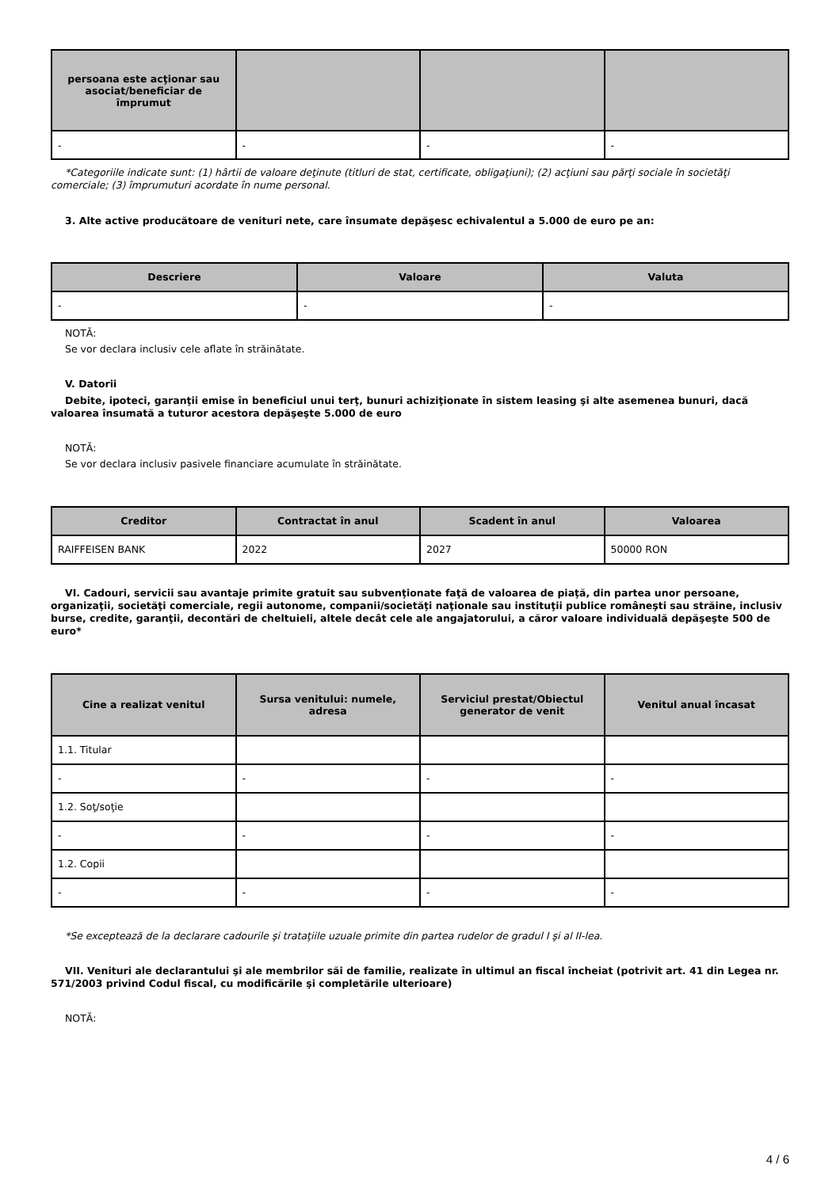| persoana este acţionar sau asociat/beneficiar de împrumut | | | |
| --- | --- | --- | --- |
| - | - | - | - |
*Categoriile indicate sunt: (1) hârtii de valoare deţinute (titluri de stat, certificate, obligaţiuni); (2) acţiuni sau părţi sociale în societăţi comerciale; (3) împrumuturi acordate în nume personal.
3. Alte active producătoare de venituri nete, care însumate depăşesc echivalentul a 5.000 de euro pe an:
| Descriere | Valoare | Valuta |
| --- | --- | --- |
| - | - | - |
NOTĂ:
Se vor declara inclusiv cele aflate în străinătate.
V. Datorii
Debite, ipoteci, garanţii emise în beneficiul unui terţ, bunuri achiziţionate în sistem leasing şi alte asemenea bunuri, dacă valoarea însumată a tuturor acestora depăşeşte 5.000 de euro
NOTĂ:
Se vor declara inclusiv pasivele financiare acumulate în străinătate.
| Creditor | Contractat în anul | Scadent în anul | Valoarea |
| --- | --- | --- | --- |
| RAIFFEISEN BANK | 2022 | 2027 | 50000 RON |
VI. Cadouri, servicii sau avantaje primite gratuit sau subvenţionate faţă de valoarea de piaţă, din partea unor persoane, organizaţii, societăţi comerciale, regii autonome, companii/societăţi naţionale sau instituţii publice româneşti sau străine, inclusiv burse, credite, garanţii, decontări de cheltuieli, altele decât cele ale angajatorului, a căror valoare individuală depăşeşte 500 de euro*
| Cine a realizat venitul | Sursa venitului: numele, adresa | Serviciul prestat/Obiectul generator de venit | Venitul anual încasat |
| --- | --- | --- | --- |
| 1.1. Titular | | | |
| - | - | - | - |
| 1.2. Soţ/soţie | | | |
| - | - | - | - |
| 1.2. Copii | | | |
| - | - | - | - |
*Se exceptează de la declarare cadourile şi trataţiile uzuale primite din partea rudelor de gradul I şi al II-lea.
VII. Venituri ale declarantului şi ale membrilor săi de familie, realizate în ultimul an fiscal încheiat (potrivit art. 41 din Legea nr. 571/2003 privind Codul fiscal, cu modificările şi completările ulterioare)
NOTĂ:
4 / 6